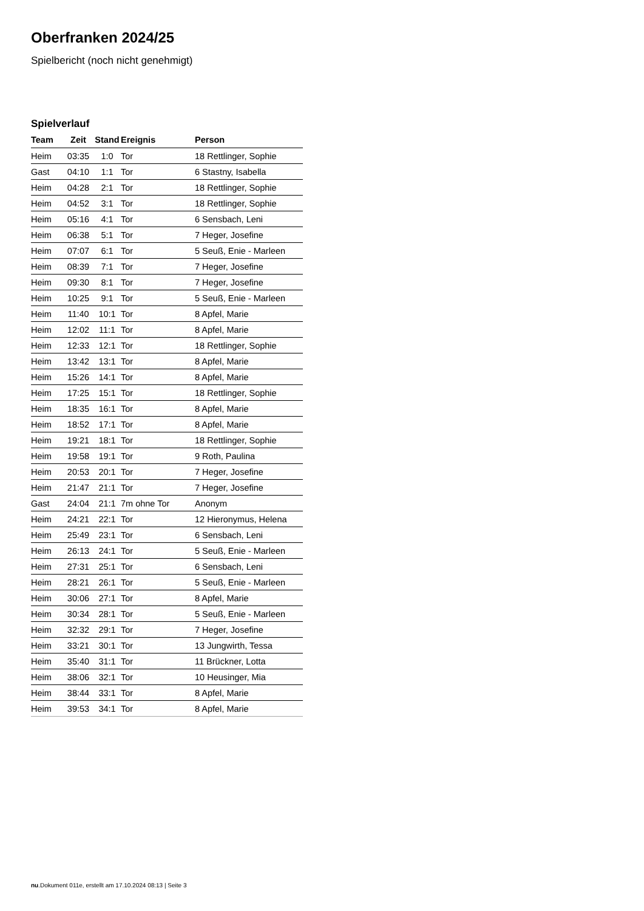Oberfranken 2024/25
Spielbericht (noch nicht genehmigt)
Spielverlauf
| Team | Zeit | Stand | Ereignis | Person |
| --- | --- | --- | --- | --- |
| Heim | 03:35 | 1:0 | Tor | 18 Rettlinger, Sophie |
| Gast | 04:10 | 1:1 | Tor | 6 Stastny, Isabella |
| Heim | 04:28 | 2:1 | Tor | 18 Rettlinger, Sophie |
| Heim | 04:52 | 3:1 | Tor | 18 Rettlinger, Sophie |
| Heim | 05:16 | 4:1 | Tor | 6 Sensbach, Leni |
| Heim | 06:38 | 5:1 | Tor | 7 Heger, Josefine |
| Heim | 07:07 | 6:1 | Tor | 5 Seuß, Enie - Marleen |
| Heim | 08:39 | 7:1 | Tor | 7 Heger, Josefine |
| Heim | 09:30 | 8:1 | Tor | 7 Heger, Josefine |
| Heim | 10:25 | 9:1 | Tor | 5 Seuß, Enie - Marleen |
| Heim | 11:40 | 10:1 | Tor | 8 Apfel, Marie |
| Heim | 12:02 | 11:1 | Tor | 8 Apfel, Marie |
| Heim | 12:33 | 12:1 | Tor | 18 Rettlinger, Sophie |
| Heim | 13:42 | 13:1 | Tor | 8 Apfel, Marie |
| Heim | 15:26 | 14:1 | Tor | 8 Apfel, Marie |
| Heim | 17:25 | 15:1 | Tor | 18 Rettlinger, Sophie |
| Heim | 18:35 | 16:1 | Tor | 8 Apfel, Marie |
| Heim | 18:52 | 17:1 | Tor | 8 Apfel, Marie |
| Heim | 19:21 | 18:1 | Tor | 18 Rettlinger, Sophie |
| Heim | 19:58 | 19:1 | Tor | 9 Roth, Paulina |
| Heim | 20:53 | 20:1 | Tor | 7 Heger, Josefine |
| Heim | 21:47 | 21:1 | Tor | 7 Heger, Josefine |
| Gast | 24:04 | 21:1 | 7m ohne Tor | Anonym |
| Heim | 24:21 | 22:1 | Tor | 12 Hieronymus, Helena |
| Heim | 25:49 | 23:1 | Tor | 6 Sensbach, Leni |
| Heim | 26:13 | 24:1 | Tor | 5 Seuß, Enie - Marleen |
| Heim | 27:31 | 25:1 | Tor | 6 Sensbach, Leni |
| Heim | 28:21 | 26:1 | Tor | 5 Seuß, Enie - Marleen |
| Heim | 30:06 | 27:1 | Tor | 8 Apfel, Marie |
| Heim | 30:34 | 28:1 | Tor | 5 Seuß, Enie - Marleen |
| Heim | 32:32 | 29:1 | Tor | 7 Heger, Josefine |
| Heim | 33:21 | 30:1 | Tor | 13 Jungwirth, Tessa |
| Heim | 35:40 | 31:1 | Tor | 11 Brückner, Lotta |
| Heim | 38:06 | 32:1 | Tor | 10 Heusinger, Mia |
| Heim | 38:44 | 33:1 | Tor | 8 Apfel, Marie |
| Heim | 39:53 | 34:1 | Tor | 8 Apfel, Marie |
nu.Dokument 011e, erstellt am 17.10.2024 08:13 | Seite 3